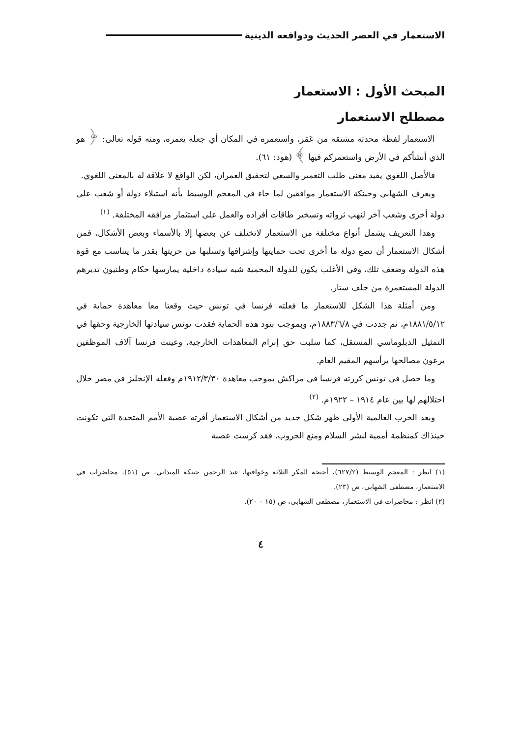الاستعمار في العصر الحديث ودوافعه الدينية
المبحث الأول : الاستعمار
مصطلح الاستعمار
الاستعمار لفظة محدثة مشتقة من عَمَر، واستعمره في المكان أي جعله يعمره، ومنه قوله تعالى: ﴿ هو الذي أنشأكم في الأرض واستعمركم فيها ﴾ (هود: ٦١).
فالأصل اللغوي يفيد معنى طلب التعمير والسعي لتحقيق العمران، لكن الواقع لا علاقة له بالمعنى اللغوي.
ويعرف الشهابي وحبنكة الاستعمار موافقين لما جاء في المعجم الوسيط بأنه استيلاء دولة أو شعب على دولة أخرى وشعب آخر لنهب ثرواته وتسخير طاقات أفراده والعمل على استثمار مرافقه المختلفة. <sup>(١)</sup>
وهذا التعريف يشمل أنواع مختلفة من الاستعمار لاتختلف عن بعضها إلا بالأسماء وبعض الأشكال، فمن أشكال الاستعمار أن تضع دولة ما أخرى تحت حمايتها وإشرافها وتسلبها من حريتها بقدر ما يتناسب مع قوة هذه الدولة وضعف تلك، وفي الأغلب يكون للدولة المحمية شبه سيادة داخلية يمارسها حكام وطنيون تديرهم الدولة المستعمرة من خلف ستار.
ومن أمثلة هذا الشكل للاستعمار ما فعلته فرنسا في تونس حيث وقعتا معا معاهدة حماية في ١٨٨١/٥/١٢م، ثم جددت في ١٨٨٣/٦/٨م، وبموجب بنود هذه الحماية فقدت تونس سيادتها الخارجية وحقها في التمثيل الدبلوماسي المستقل، كما سلبت حق إبرام المعاهدات الخارجية، وعينت فرنسا آلاف الموظفين يرعون مصالحها يرأسهم المقيم العام.
وما حصل في تونس كررته فرنسا في مراكش بموجب معاهدة ١٩١٢/٣/٣٠م وفعله الإنجليز في مصر خلال احتلالهم لها بين عام ١٩١٤ – ١٩٢٢م. <sup>(٢)</sup>
وبعد الحرب العالمية الأولى ظهر شكل جديد من أشكال الاستعمار أقرته عصبة الأمم المتحدة التي تكونت حينذاك كمنظمة أممية لنشر السلام ومنع الحروب، فقد كرست عصبة
(١) انظر : المعجم الوسيط (٦٢٧/٢)، أجنحة المكر الثلاثة وخوافيها، عبد الرحمن حبنكة الميداني، ص (٥١)، محاضرات في الاستعمار، مصطفى الشهابي، ص (٢٣).
(٢) انظر : محاضرات في الاستعمار، مصطفى الشهابي، ص (١٥ – ٢٠).
٤